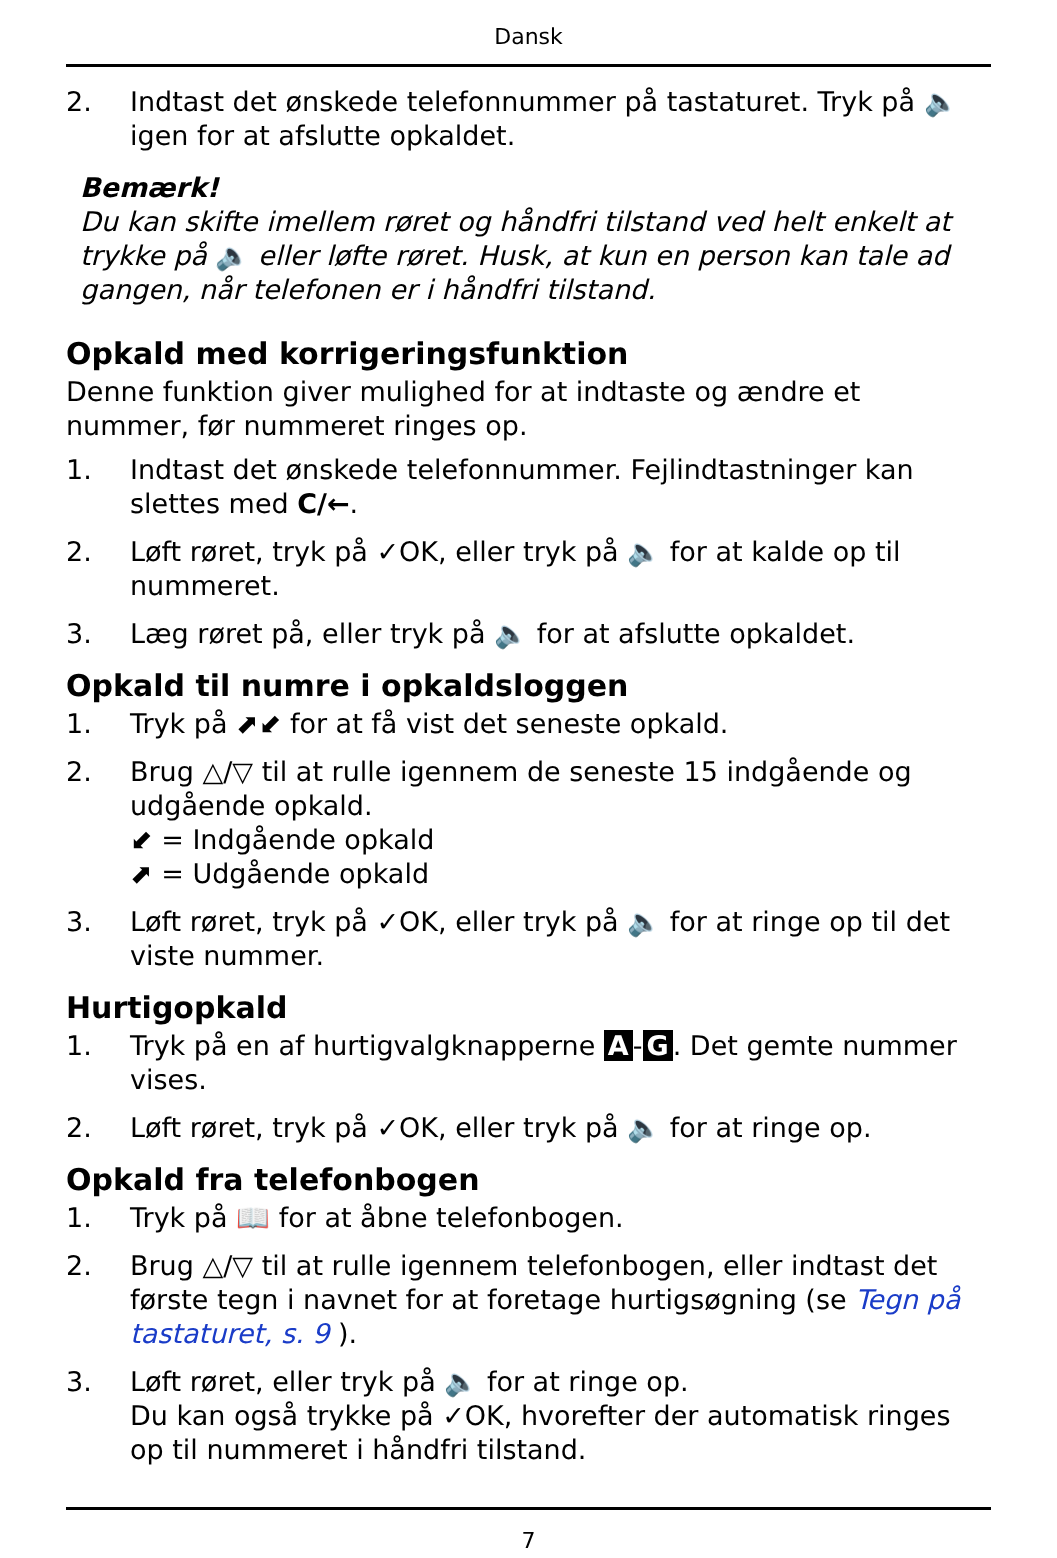Dansk
2. Indtast det ønskede telefonnummer på tastaturet. Tryk på 🔈 igen for at afslutte opkaldet.
Bemærk!
Du kan skifte imellem røret og håndfri tilstand ved helt enkelt at trykke på 🔈 eller løfte røret. Husk, at kun en person kan tale ad gangen, når telefonen er i håndfri tilstand.
Opkald med korrigeringsfunktion
Denne funktion giver mulighed for at indtaste og ændre et nummer, før nummeret ringes op.
1. Indtast det ønskede telefonnummer. Fejlindtastninger kan slettes med C/←.
2. Løft røret, tryk på ✓OK, eller tryk på 🔈 for at kalde op til nummeret.
3. Læg røret på, eller tryk på 🔈 for at afslutte opkaldet.
Opkald til numre i opkaldsloggen
1. Tryk på ⬈⬋ for at få vist det seneste opkald.
2. Brug △/▽ til at rulle igennem de seneste 15 indgående og udgående opkald.
⬋ = Indgående opkald
⬈ = Udgående opkald
3. Løft røret, tryk på ✓OK, eller tryk på 🔈 for at ringe op til det viste nummer.
Hurtigopkald
1. Tryk på en af hurtigvalgknapperne A - G. Det gemte nummer vises.
2. Løft røret, tryk på ✓OK, eller tryk på 🔈 for at ringe op.
Opkald fra telefonbogen
1. Tryk på 📖 for at åbne telefonbogen.
2. Brug △/▽ til at rulle igennem telefonbogen, eller indtast det første tegn i navnet for at foretage hurtigsøgning (se Tegn på tastaturet, s. 9 ).
3. Løft røret, eller tryk på 🔈 for at ringe op.
Du kan også trykke på ✓OK, hvorefter der automatisk ringes op til nummeret i håndfri tilstand.
7